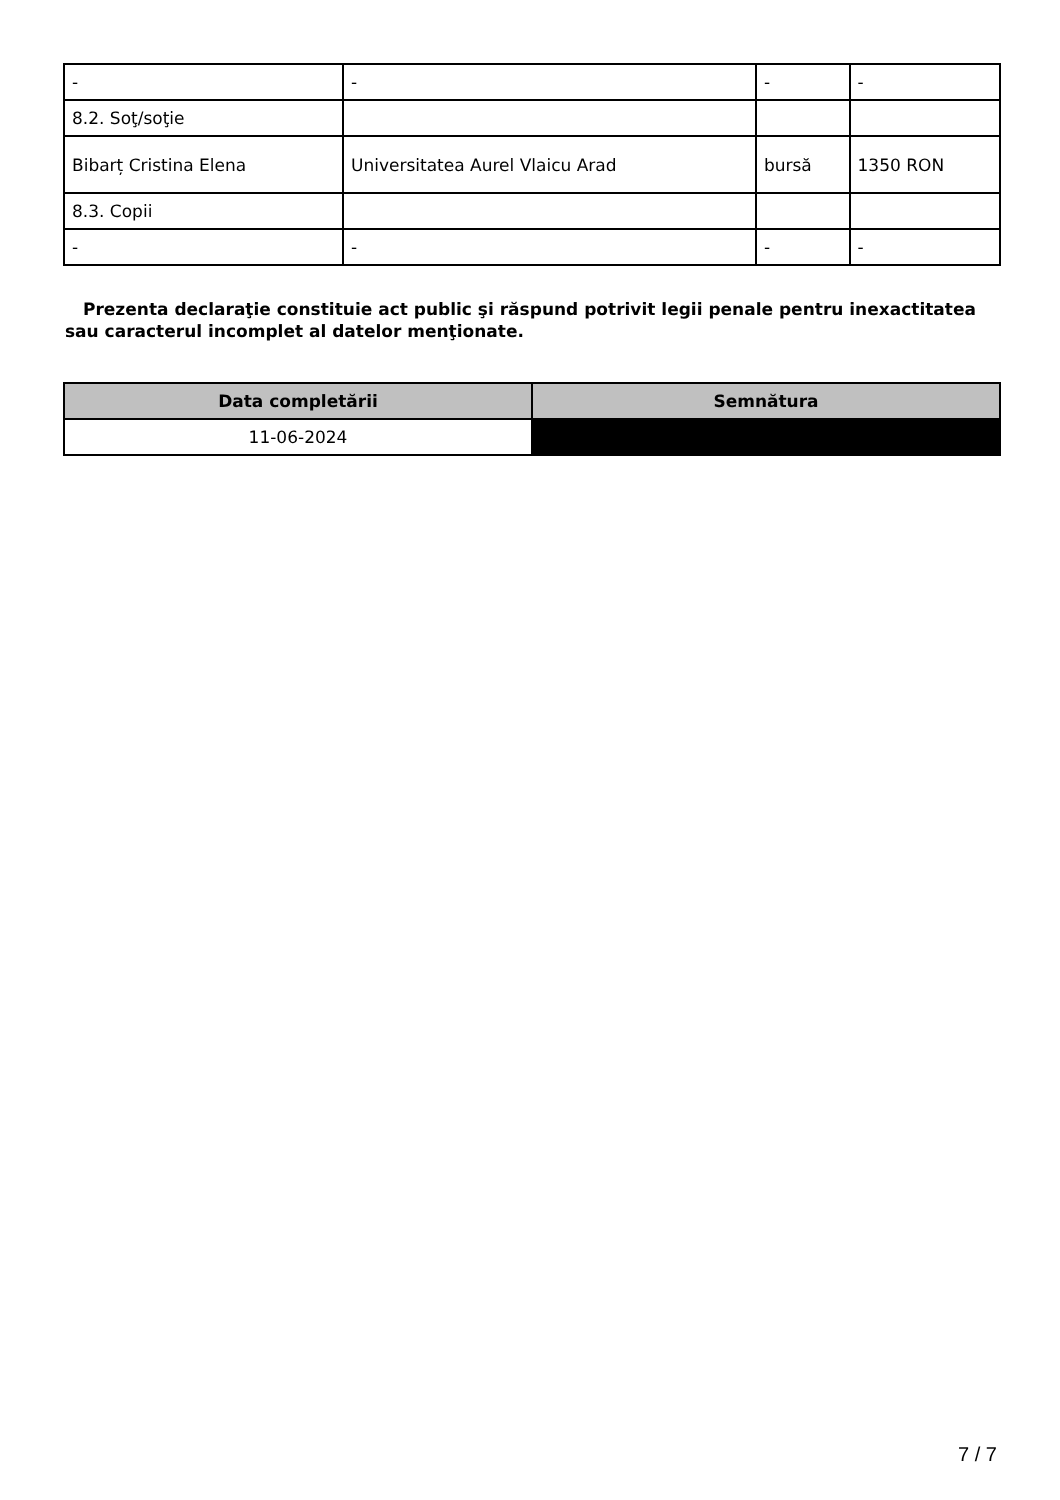| - | - | - | - |
| 8.2. Soţ/soţie | | | |
| Bibarț Cristina Elena | Universitatea Aurel Vlaicu Arad | bursă | 1350 RON |
| 8.3. Copii | | | |
| - | - | - | - |
Prezenta declaraţie constituie act public şi răspund potrivit legii penale pentru inexactitatea sau caracterul incomplet al datelor menţionate.
| Data completării | Semnătura |
| --- | --- |
| 11-06-2024 | |
7 / 7